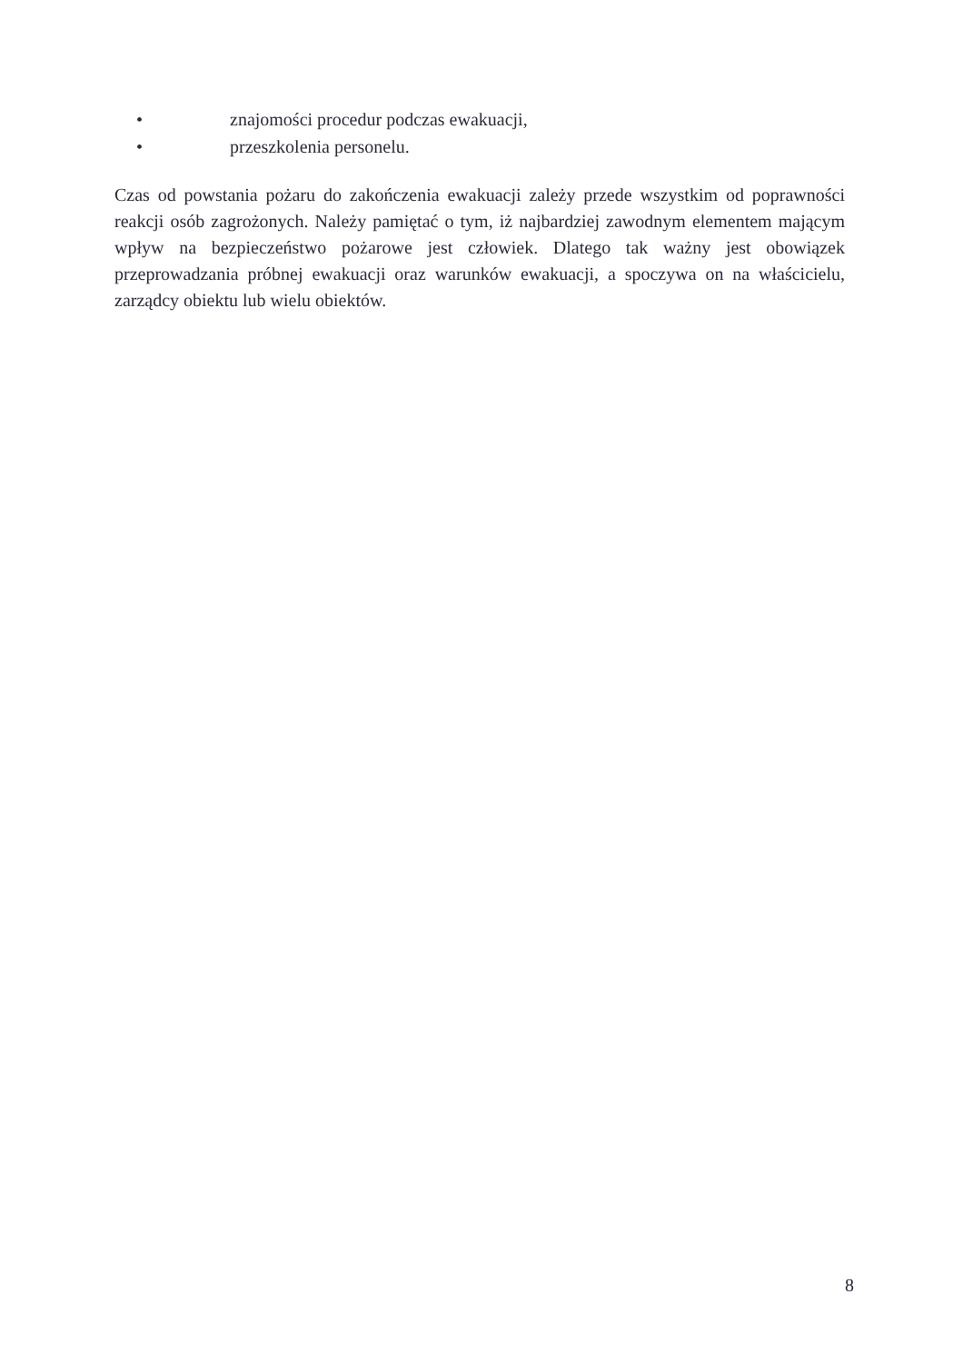• znajomości procedur podczas ewakuacji,
• przeszkolenia personelu.
Czas od powstania pożaru do zakończenia ewakuacji zależy przede wszystkim od poprawności reakcji osób zagrożonych. Należy pamiętać o tym, iż najbardziej zawodnym elementem mającym wpływ na bezpieczeństwo pożarowe jest człowiek. Dlatego tak ważny jest obowiązek przeprowadzania próbnej ewakuacji oraz warunków ewakuacji, a spoczywa on na właścicielu, zarządcy obiektu lub wielu obiektów.
8